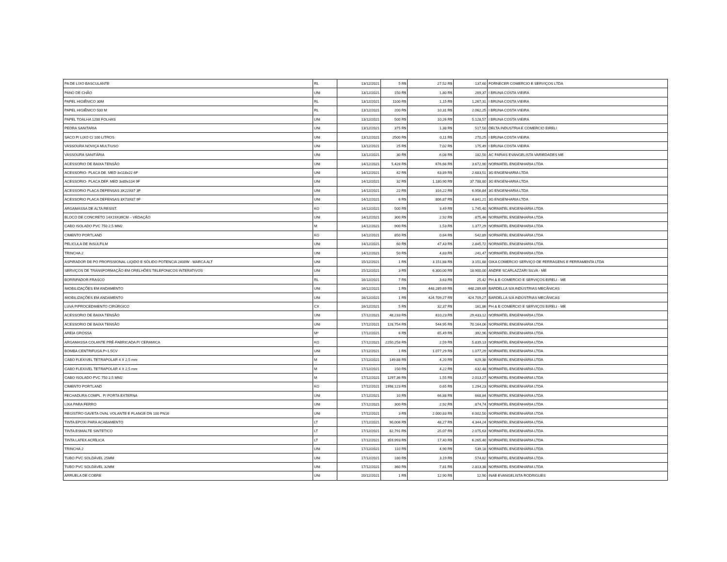| PA DE LIXO BASCULANTE | RL | 13/12/2021 | 5 R$ | 27,52 R$ | 137,60 | FORNECER COMERCIO E SERVIÇOS LTDA |
| PANO DE CHÃO | UNI | 13/12/2021 | 150 R$ | 1,80 R$ | 269,37 | I BRUNA COSTA VIEIRA |
| PAPEL HIGIÊNICO 30M | RL | 13/12/2021 | 1100 R$ | 1,15 R$ | 1.267,31 | I BRUNA COSTA VIEIRA |
| PAPEL HIGIÊNICO 500 M | RL | 13/12/2021 | 200 R$ | 10,31 R$ | 2.062,25 | I BRUNA COSTA VIEIRA |
| PAPEL TOALHA 1200 FOLHAS | UNI | 13/12/2021 | 500 R$ | 10,26 R$ | 5.128,57 | I BRUNA COSTA VIEIRA |
| PEDRA SANITARIA | UNI | 13/12/2021 | 375 R$ | 1,38 R$ | 517,50 | DELTA INDUSTRIA E COMERCIO EIRELI |
| SACO P/ LIXO C/ 100 LITROS | UNI | 13/12/2021 | 2500 R$ | 0,11 R$ | 270,25 | I BRUNA COSTA VIEIRA |
| VASSOURA NOVIÇA MULTIUSO | UNI | 13/12/2021 | 25 R$ | 7,02 R$ | 175,49 | I BRUNA COSTA VIEIRA |
| VASSOURA SANITÁRIA | UNI | 13/12/2021 | 30 R$ | 6,08 R$ | 182,50 | AC FARIAS EVANGELISTA VARIEDADES ME |
| ACESSORIO DE BAIXA TENSÃO | UNI | 14/12/2021 | 5,428 R$ | 676,66 R$ | 3.672,90 | NORMATEL ENGENHARIA LTDA |
| ACESSORIO- PLACA DE. MED 3x118x22 6F | UNI | 14/12/2021 | 42 R$ | 63,89 R$ | 2.683,51 | 3G ENGENHARIA LTDA |
| ACESSORIO- PLACA DEF. MED 3x89x104 9F | UNI | 14/12/2021 | 32 R$ | 1.180,90 R$ | 37.788,80 | 3G ENGENHARIA LTDA |
| ACESSORIO PLACA DEFENSAS 3X22X87 3F | UNI | 14/12/2021 | 22 R$ | 316,22 R$ | 6.956,84 | 3G ENGENHARIA LTDA |
| ACESSORIO PLACA DEFENSAS 3X73X87 9F | UNI | 14/12/2021 | 6 R$ | 806,87 R$ | 4.841,21 | 3G ENGENHARIA LTDA |
| ARGAMASSA DE ALTA RESIST. | KG | 14/12/2021 | 500 R$ | 3,49 R$ | 1.745,40 | NORMATEL ENGENHARIA LTDA |
| BLOCO DE CONCRETO 14X19X39CM – VEDAÇÃO | UNI | 14/12/2021 | 300 R$ | 2,92 R$ | 875,46 | NORMATEL ENGENHARIA LTDA |
| CABO ISOLADO PVC 750 2,5 MM2 | M | 14/12/2021 | 900 R$ | 1,53 R$ | 1.377,29 | NORMATEL ENGENHARIA LTDA |
| CIMENTO PORTLAND | KG | 14/12/2021 | 850 R$ | 0,64 R$ | 542,89 | NORMATEL ENGENHARIA LTDA |
| PELICULA DE INSULFILM | UNI | 14/12/2021 | 60 R$ | 47,43 R$ | 2.845,72 | NORMATEL ENGENHARIA LTDA |
| TRINCHA 2 | UNI | 14/12/2021 | 50 R$ | 4,83 R$ | 241,47 | NORMATEL ENGENHARIA LTDA |
| ASPIRADOR DE PO PROFISSIONAL LIQIDO E SÓLIDO POTENCIA 2400W - MARCA ALT | UNI | 15/12/2021 | 1 R$ | 3.151,88 R$ | 3.151,88 | GIKA COMERCIO SERVIÇO DE FERRAGENS E FERRAMENTA LTDA |
| SERVIÇOS DE TRANSFORMAÇÃO EM ORELHÕES TELEFONICOS INTERATIVOS | UNI | 15/12/2021 | 3 R$ | 6.300,00 R$ | 18.900,00 | ANDRE SCARLAZZARI SILVA - ME |
| BORRIFADOR FRASCO | RL | 16/12/2021 | 7 R$ | 3,63 R$ | 25,42 | PH & B COMERCIO E SERVIÇOS EIRELI - ME |
| IMOBILIZAÇÕES EM ANDAMENTO | UNI | 16/12/2021 | 1 R$ | 448.289,69 R$ | 448.289,69 | BARDELLA S/A INDÚSTRIAS MECÂNICAS |
| IMOBILIZAÇÕES EM ANDAMENTO | UNI | 16/12/2021 | 1 R$ | 424.709,27 R$ | 424.709,27 | BARDELLA S/A INDÚSTRIAS MECÂNICAS |
| LUVA P/PROCEDIMENTO CIRÚRGICO | CX | 16/12/2021 | 5 R$ | 32,37 R$ | 161,86 | PH & B COMERCIO E SERVIÇOS EIRELI - ME |
| ACESSORIO DE BAIXA TENSÃO | UNI | 17/12/2021 | 48,233 R$ | 610,23 R$ | 29.433,12 | NORMATEL ENGENHARIA LTDA |
| ACESSORIO DE BAIXA TENSÃO | UNI | 17/12/2021 | 128,754 R$ | 544,95 R$ | 70.164,06 | NORMATEL ENGENHARIA LTDA |
| AREIA GROSSA | M³ | 17/12/2021 | 6 R$ | 65,49 R$ | 392,96 | NORMATEL ENGENHARIA LTDA |
| ARGAMASSA COLANTE PRÉ-FABRICADA P/ CERAMICA | KG | 17/12/2021 | 2250,258 R$ | 2,59 R$ | 5.839,13 | NORMATEL ENGENHARIA LTDA |
| BOMBA CENTRIFUGA P=1.5CV | UNI | 17/12/2021 | 1 R$ | 1.077,29 R$ | 1.077,29 | NORMATEL ENGENHARIA LTDA |
| CABO FLEXIVEL TETRAPOLAR 4 X 2,5 mm | M | 17/12/2021 | 149,88 R$ | 4,20 R$ | 629,38 | NORMATEL ENGENHARIA LTDA |
| CABO FLEXIVEL TETRAPOLAR 4 X 2,5 mm | M | 17/12/2021 | 150 R$ | 4,22 R$ | 632,48 | NORMATEL ENGENHARIA LTDA |
| CABO ISOLADO PVC 750 2,5 MM2 | M | 17/12/2021 | 1297,36 R$ | 1,55 R$ | 2.013,27 | NORMATEL ENGENHARIA LTDA |
| CIMENTO PORTLAND | KG | 17/12/2021 | 1998,123 R$ | 0,65 R$ | 1.294,23 | NORMATEL ENGENHARIA LTDA |
| FECHADURA COMPL. P/ PORTA EXTERNA | UNI | 17/12/2021 | 10 R$ | 66,88 R$ | 668,84 | NORMATEL ENGENHARIA LTDA |
| LIXA PARA FERRO | UNI | 17/12/2021 | 300 R$ | 2,92 R$ | 874,74 | NORMATEL ENGENHARIA LTDA |
| REGISTRO GAVETA OVAL VOLANTE E FLANGE DN 100 PN16 | UNI | 17/12/2021 | 3 R$ | 2.000,83 R$ | 6.002,50 | NORMATEL ENGENHARIA LTDA |
| TINTA EPOXI PARA ACABAMENTO | LT | 17/12/2021 | 90,006 R$ | 48,27 R$ | 4.344,24 | NORMATEL ENGENHARIA LTDA |
| TINTA ESMALTE SINTETICO | LT | 17/12/2021 | 82,791 R$ | 25,07 R$ | 2.075,63 | NORMATEL ENGENHARIA LTDA |
| TINTA LATEX ACRÍLICA | LT | 17/12/2021 | 359,993 R$ | 17,40 R$ | 6.265,40 | NORMATEL ENGENHARIA LTDA |
| TRINCHA 2 | UNI | 17/12/2021 | 110 R$ | 4,90 R$ | 539,18 | NORMATEL ENGENHARIA LTDA |
| TUBO PVC SOLDÁVEL 25MM | UNI | 17/12/2021 | 180 R$ | 3,19 R$ | 574,82 | NORMATEL ENGENHARIA LTDA |
| TUBO PVC SOLDÁVEL 32MM | UNI | 17/12/2021 | 360 R$ | 7,81 R$ | 2.813,38 | NORMATEL ENGENHARIA LTDA |
| ARRUELA DE COBRE | UNI | 20/12/2021 | 1 R$ | 12,90 R$ | 12,90 | INAE EVANGELISTA RODRIGUES |